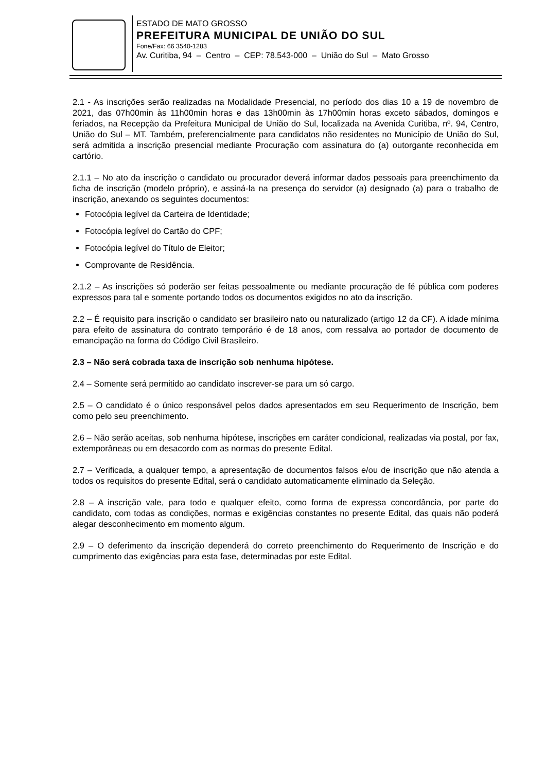ESTADO DE MATO GROSSO
PREFEITURA MUNICIPAL DE UNIÃO DO SUL
Fone/Fax: 66 3540-1283
Av. Curitiba, 94 – Centro – CEP: 78.543-000 – União do Sul – Mato Grosso
2.1 - As inscrições serão realizadas na Modalidade Presencial, no período dos dias 10 a 19 de novembro de 2021, das 07h00min às 11h00min horas e das 13h00min às 17h00min horas exceto sábados, domingos e feriados, na Recepção da Prefeitura Municipal de União do Sul, localizada na Avenida Curitiba, nº. 94, Centro, União do Sul – MT. Também, preferencialmente para candidatos não residentes no Município de União do Sul, será admitida a inscrição presencial mediante Procuração com assinatura do (a) outorgante reconhecida em cartório.
2.1.1 – No ato da inscrição o candidato ou procurador deverá informar dados pessoais para preenchimento da ficha de inscrição (modelo próprio), e assiná-la na presença do servidor (a) designado (a) para o trabalho de inscrição, anexando os seguintes documentos:
Fotocópia legível da Carteira de Identidade;
Fotocópia legível do Cartão do CPF;
Fotocópia legível do Título de Eleitor;
Comprovante de Residência.
2.1.2 – As inscrições só poderão ser feitas pessoalmente ou mediante procuração de fé pública com poderes expressos para tal e somente portando todos os documentos exigidos no ato da inscrição.
2.2 – É requisito para inscrição o candidato ser brasileiro nato ou naturalizado (artigo 12 da CF). A idade mínima para efeito de assinatura do contrato temporário é de 18 anos, com ressalva ao portador de documento de emancipação na forma do Código Civil Brasileiro.
2.3 – Não será cobrada taxa de inscrição sob nenhuma hipótese.
2.4 – Somente será permitido ao candidato inscrever-se para um só cargo.
2.5 – O candidato é o único responsável pelos dados apresentados em seu Requerimento de Inscrição, bem como pelo seu preenchimento.
2.6 – Não serão aceitas, sob nenhuma hipótese, inscrições em caráter condicional, realizadas via postal, por fax, extemporâneas ou em desacordo com as normas do presente Edital.
2.7 – Verificada, a qualquer tempo, a apresentação de documentos falsos e/ou de inscrição que não atenda a todos os requisitos do presente Edital, será o candidato automaticamente eliminado da Seleção.
2.8 – A inscrição vale, para todo e qualquer efeito, como forma de expressa concordância, por parte do candidato, com todas as condições, normas e exigências constantes no presente Edital, das quais não poderá alegar desconhecimento em momento algum.
2.9 – O deferimento da inscrição dependerá do correto preenchimento do Requerimento de Inscrição e do cumprimento das exigências para esta fase, determinadas por este Edital.